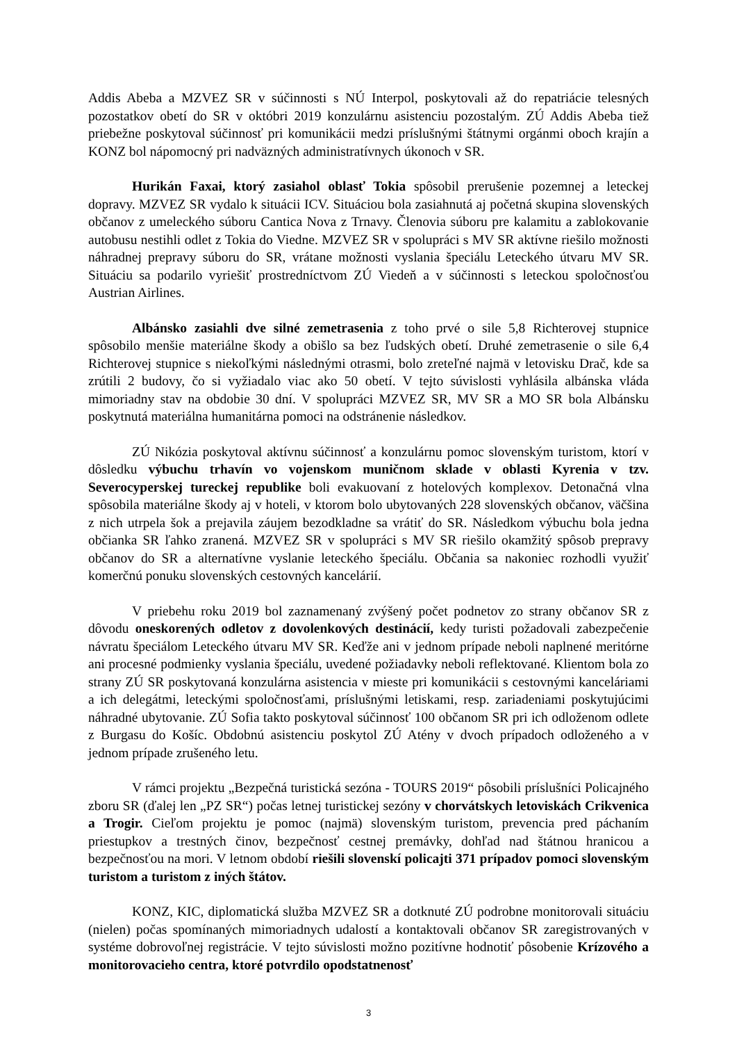Addis Abeba a MZVEZ SR v súčinnosti s NÚ Interpol, poskytovali až do repatriácie telesných pozostatkov obetí do SR v októbri 2019 konzulárnu asistenciu pozostalým. ZÚ Addis Abeba tiež priebežne poskytoval súčinnosť pri komunikácii medzi príslušnými štátnymi orgánmi oboch krajín a KONZ bol nápomocný pri nadväzných administratívnych úkonoch v SR.
Hurikán Faxai, ktorý zasiahol oblasť Tokia spôsobil prerušenie pozemnej a leteckej dopravy. MZVEZ SR vydalo k situácii ICV. Situáciou bola zasiahnutá aj početná skupina slovenských občanov z umeleckého súboru Cantica Nova z Trnavy. Členovia súboru pre kalamitu a zablokovanie autobusu nestihli odlet z Tokia do Viedne. MZVEZ SR v spolupráci s MV SR aktívne riešilo možnosti náhradnej prepravy súboru do SR, vrátane možnosti vyslania špeciálu Leteckého útvaru MV SR. Situáciu sa podarilo vyriešiť prostredníctvom ZÚ Viedeň a v súčinnosti s leteckou spoločnosťou Austrian Airlines.
Albánsko zasiahli dve silné zemetrasenia z toho prvé o sile 5,8 Richterovej stupnice spôsobilo menšie materiálne škody a obišlo sa bez ľudských obetí. Druhé zemetrasenie o sile 6,4 Richterovej stupnice s niekoľkými následnými otrasmi, bolo zreteľné najmä v letovisku Drač, kde sa zrútili 2 budovy, čo si vyžiadalo viac ako 50 obetí. V tejto súvislosti vyhlásila albánska vláda mimoriadny stav na obdobie 30 dní. V spolupráci MZVEZ SR, MV SR a MO SR bola Albánsku poskytnutá materiálna humanitárna pomoci na odstránenie následkov.
ZÚ Nikózia poskytoval aktívnu súčinnosť a konzulárnu pomoc slovenským turistom, ktorí v dôsledku výbuchu trhavín vo vojenskom muničnom sklade v oblasti Kyrenia v tzv. Severocyperskej tureckej republike boli evakuovaní z hotelových komplexov. Detonačná vlna spôsobila materiálne škody aj v hoteli, v ktorom bolo ubytovaných 228 slovenských občanov, väčšina z nich utrpela šok a prejavila záujem bezodkladne sa vrátiť do SR. Následkom výbuchu bola jedna občianka SR ľahko zranená. MZVEZ SR v spolupráci s MV SR riešilo okamžitý spôsob prepravy občanov do SR a alternatívne vyslanie leteckého špeciálu. Občania sa nakoniec rozhodli využiť komerčnú ponuku slovenských cestovných kancelárií.
V priebehu roku 2019 bol zaznamenaný zvýšený počet podnetov zo strany občanov SR z dôvodu oneskorených odletov z dovolenkových destinácií, kedy turisti požadovali zabezpečenie návratu špeciálom Leteckého útvaru MV SR. Keďže ani v jednom prípade neboli naplnené meritórne ani procesné podmienky vyslania špeciálu, uvedené požiadavky neboli reflektované. Klientom bola zo strany ZÚ SR poskytovaná konzulárna asistencia v mieste pri komunikácii s cestovnými kanceláriami a ich delegátmi, leteckými spoločnosťami, príslušnými letiskami, resp. zariadeniami poskytujúcimi náhradné ubytovanie. ZÚ Sofia takto poskytoval súčinnosť 100 občanom SR pri ich odloženom odlete z Burgasu do Košíc. Obdobnú asistenciu poskytol ZÚ Atény v dvoch prípadoch odloženého a v jednom prípade zrušeného letu.
V rámci projektu „Bezpečná turistická sezóna - TOURS 2019“ pôsobili príslušníci Policajného zboru SR (ďalej len „PZ SR“) počas letnej turistickej sezóny v chorvátskych letoviskách Crikvenica a Trogir. Cieľom projektu je pomoc (najmä) slovenským turistom, prevencia pred páchaním priestupkov a trestných činov, bezpečnosť cestnej premávky, dohľad nad štátnou hranicou a bezpečnosťou na mori. V letnom období riešili slovenskí policajti 371 prípadov pomoci slovenským turistom a turistom z iných štátov.
KONZ, KIC, diplomatická služba MZVEZ SR a dotknuté ZÚ podrobne monitorovali situáciu (nielen) počas spomínaných mimoriadnych udalostí a kontaktovali občanov SR zaregistrovaných v systéme dobrovoľnej registrácie. V tejto súvislosti možno pozitívne hodnotiť pôsobenie Krízového a monitorovacieho centra, ktoré potvrdilo opodstatnenosť
3